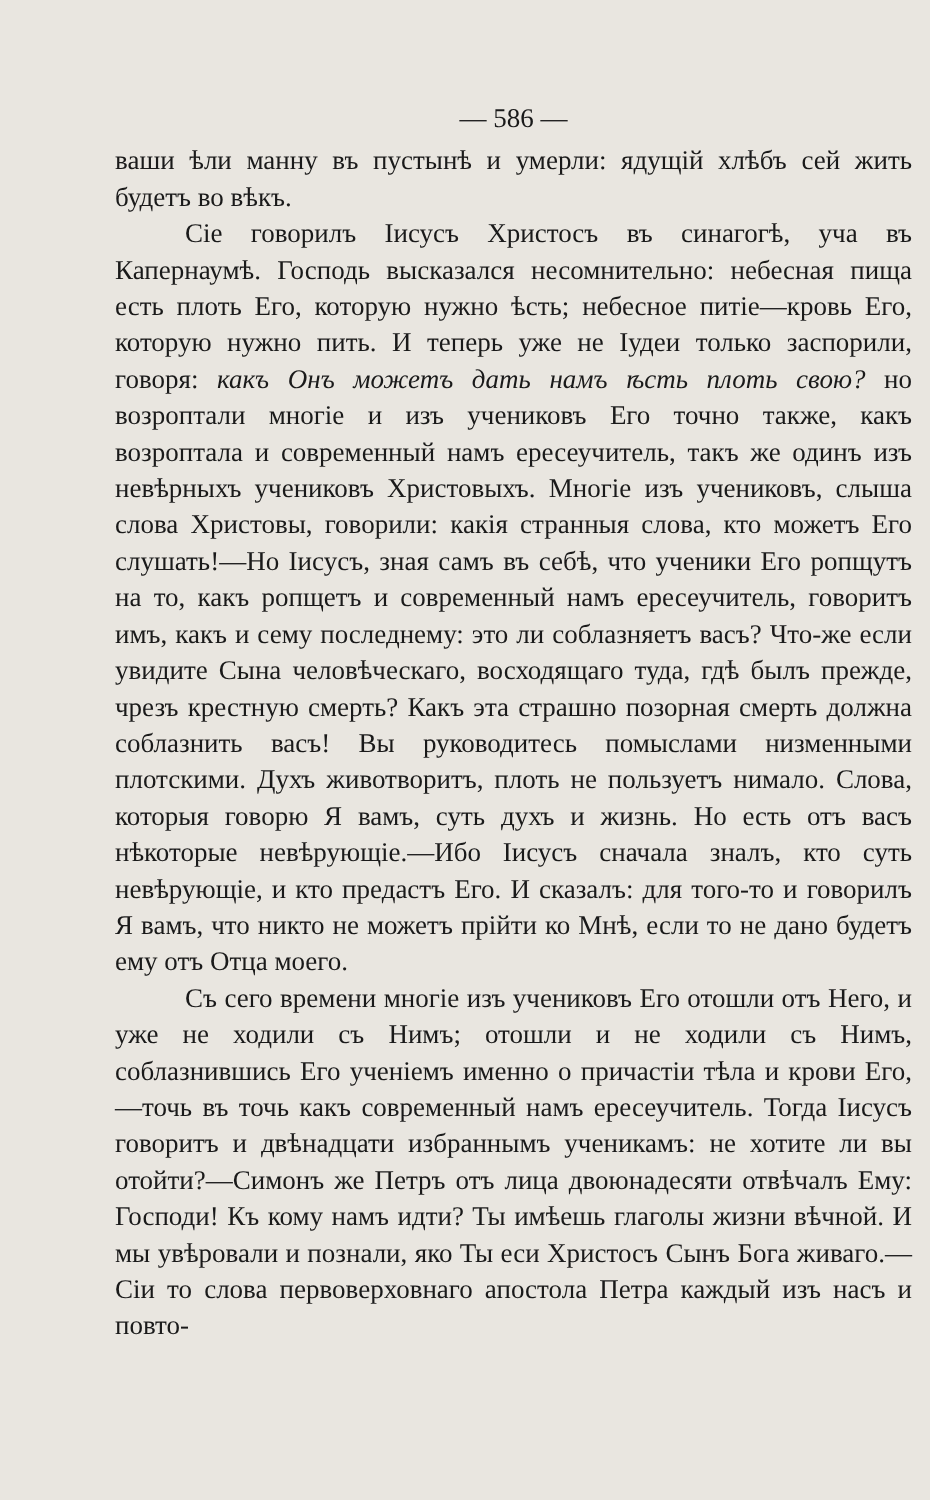— 586 —
ваши ѣли манну въ пустынѣ и умерли: ядущій хлѣбъ сей жить будетъ во вѣкъ.
Сіе говорилъ Іисусъ Христосъ въ синагогѣ, уча въ Капернаумѣ. Господь высказался несомнительно: небесная пища есть плоть Его, которую нужно ѣсть; небесное питіе—кровь Его, которую нужно пить. И теперь уже не Іудеи только заспорили, говоря: какъ Онъ можетъ дать намъ ѣсть плоть свою? но возроптали многіе и изъ учениковъ Его точно также, какъ возроптала и современный намъ ересеучитель, такъ же одинъ изъ невѣрныхъ учениковъ Христовыхъ. Многіе изъ учениковъ, слыша слова Христовы, говорили: какія странныя слова, кто можетъ Его слушать!—Но Іисусъ, зная самъ въ себѣ, что ученики Его ропщутъ на то, какъ ропщетъ и современный намъ ересеучитель, говоритъ имъ, какъ и сему последнему: это ли соблазняетъ васъ? Что-же если увидите Сына человѣческаго, восходящаго туда, гдѣ былъ прежде, чрезъ крестную смерть? Какъ эта страшно позорная смерть должна соблазнить васъ! Вы руководитесь помыслами низменными плотскими. Духъ животворитъ, плоть не пользуетъ нимало. Слова, которыя говорю Я вамъ, суть духъ и жизнь. Но есть отъ васъ нѣкоторые невѣрующіе.—Ибо Іисусъ сначала зналъ, кто суть невѣрующіе, и кто предастъ Его. И сказалъ: для того-то и говорилъ Я вамъ, что никто не можетъ прійти ко Мнѣ, если то не дано будетъ ему отъ Отца моего.
Съ сего времени многіе изъ учениковъ Его отошли отъ Него, и уже не ходили съ Нимъ; отошли и не ходили съ Нимъ, соблазнившись Его ученіемъ именно о причастіи тѣла и крови Его,—точь въ точь какъ современный намъ ересеучитель. Тогда Іисусъ говоритъ и двѣнадцати избраннымъ ученикамъ: не хотите ли вы отойти?—Симонъ же Петръ отъ лица двоюнадесяти отвѣчалъ Ему: Господи! Къ кому намъ идти? Ты имѣешь глаголы жизни вѣчной. И мы увѣровали и познали, яко Ты еси Христосъ Сынъ Бога живаго.—Сіи то слова первоверховнаго апостола Петра каждый изъ насъ и повто-